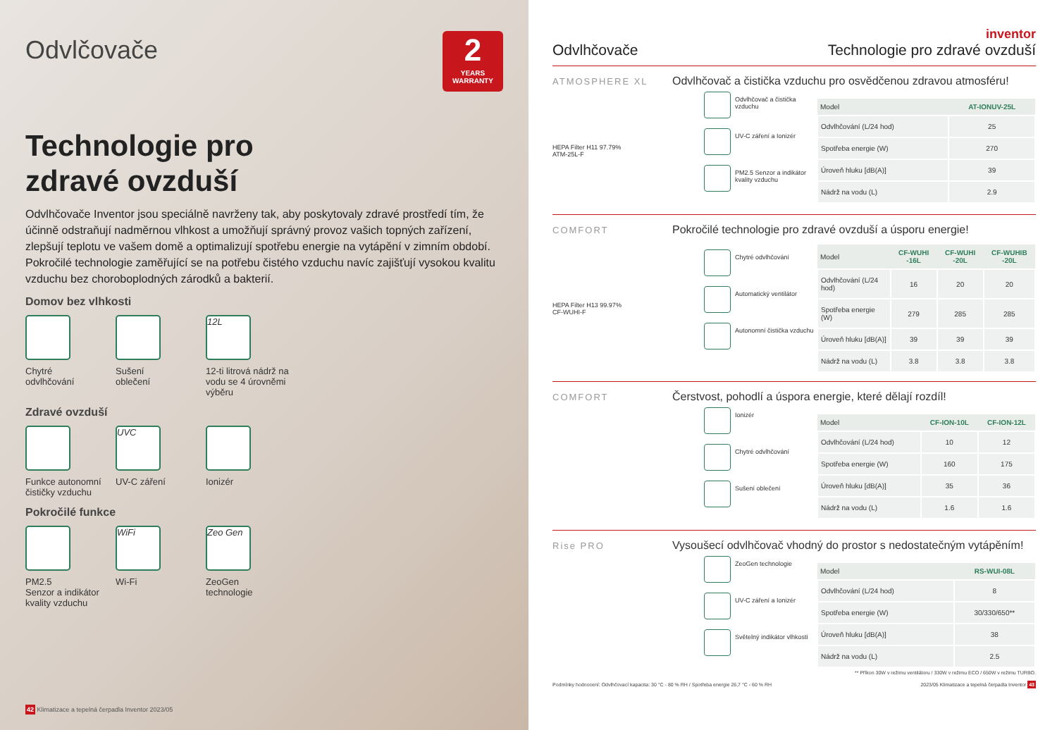Odvlčovače
2
YEARS
WARRANTY
Technologie pro
zdravé ovzduší
Odvlhčovače Inventor jsou speciálně navrženy tak, aby poskytovaly zdravé prostředí tím, že účinně odstraňují nadměrnou vlhkost a umožňují správný provoz vašich topných zařízení, zlepšují teplotu ve vašem domě a optimalizují spotřebu energie na vytápění v zimním období. Pokročilé technologie zaměřující se na potřebu čistého vzduchu navíc zajišťují vysokou kvalitu vzduchu bez choroboplodných zárodků a bakterií.
Domov bez vlhkosti
Chytré
odvlhčování
Sušení
oblečení
12L
12-ti litrová nádrž na vodu se 4 úrovněmi výběru
Zdravé ovzduší
Funkce autonomní čističky vzduchu
UVC
UV-C záření
Ionizér
Pokročilé funkce
PM2.5
Senzor a indikátor kvality vzduchu
WiFi
Wi-Fi
Zeo Gen
ZeoGen
technologie
42 Klimatizace a tepelná čerpadla Inventor 2023/05
Odvlhčovače inventor
Technologie pro zdravé ovzduší
ATMOSPHERE XL Odvlhčovač a čistička vzduchu pro osvědčenou zdravou atmosféru!
HEPA Filter H11 97.79%
ATM-25L-F
Odvlhčovač a čistička vzduchu
UV-C záření a Ionizér
PM2.5 Senzor a indikátor kvality vzduchu
| Model | AT-IONUV-25L |
| --- | --- |
| Odvlhčování (L/24 hod) | 25 |
| Spotřeba energie (W) | 270 |
| Úroveň hluku [dB(A)] | 39 |
| Nádrž na vodu (L) | 2.9 |
COMFORT Pokročilé technologie pro zdravé ovzduší a úsporu energie!
HEPA Filter H13 99.97%
CF-WUHI-F
Chytré odvlhčování
Automatický ventilátor
Autonomní čistička vzduchu
| Model | CF-WUHI -16L | CF-WUHI -20L | CF-WUHIB -20L |
| --- | --- | --- | --- |
| Odvlhčování (L/24 hod) | 16 | 20 | 20 |
| Spotřeba energie (W) | 279 | 285 | 285 |
| Úroveň hluku [dB(A)] | 39 | 39 | 39 |
| Nádrž na vodu (L) | 3.8 | 3.8 | 3.8 |
COMFORT Čerstvost, pohodlí a úspora energie, které dělají rozdíl!
Ionizér
Chytré odvlhčování
Sušení oblečení
| Model | CF-ION-10L | CF-ION-12L |
| --- | --- | --- |
| Odvlhčování (L/24 hod) | 10 | 12 |
| Spotřeba energie (W) | 160 | 175 |
| Úroveň hluku [dB(A)] | 35 | 36 |
| Nádrž na vodu (L) | 1.6 | 1.6 |
Rise PRO Vysoušecí odvlhčovač vhodný do prostor s nedostatečným vytápěním!
ZeoGen technologie
UV-C záření a Ionizér
Světelný indikátor vlhkosti
| Model | RS-WUI-08L |
| --- | --- |
| Odvlhčování (L/24 hod) | 8 |
| Spotřeba energie (W) | 30/330/650** |
| Úroveň hluku [dB(A)] | 38 |
| Nádrž na vodu (L) | 2.5 |
** Příkon 30W v režimu ventilátoru / 330W v režimu ECO / 650W v režimu TURBO.
Podmínky hodnocení: Odvlhčovací kapacita: 30 °C - 80 % RH / Spotřeba energie 26,7 °C - 60 % RH 2023/05 Klimatizace a tepelná čerpadla Inventor 43